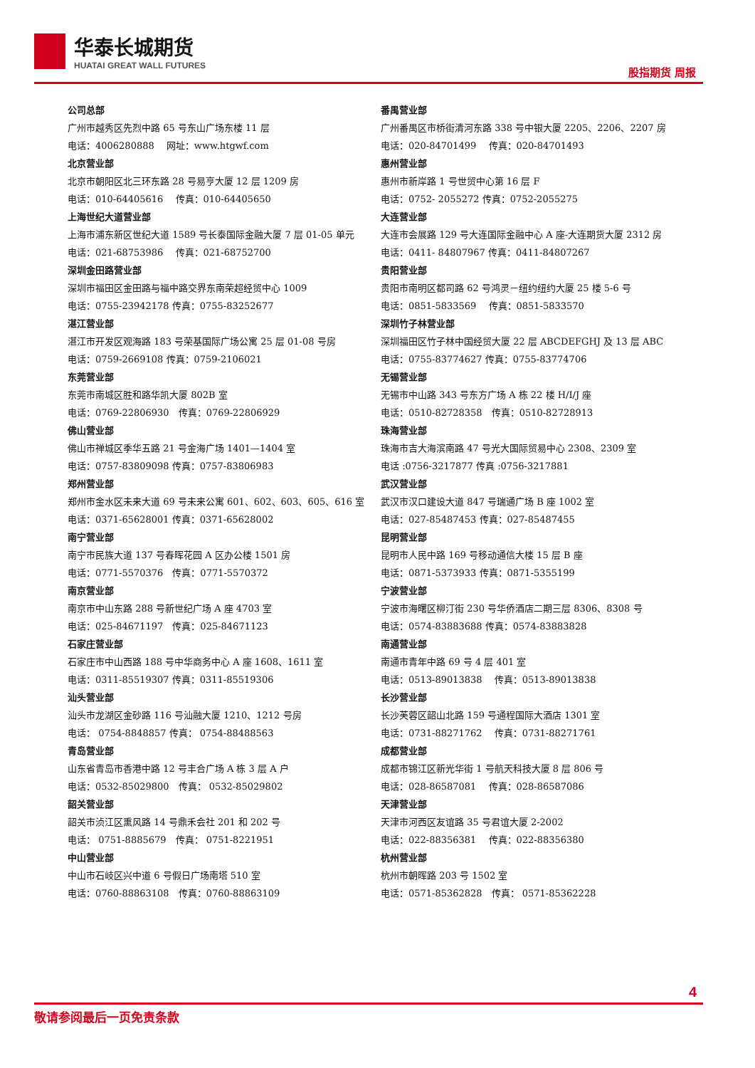华泰长城期货
HUATAI GREAT WALL FUTURES
股指期货 周报
公司总部
广州市越秀区先烈中路 65 号东山广场东楼 11 层
电话：4006280888　 网址：www.htgwf.com
北京营业部
北京市朝阳区北三环东路 28 号易亨大厦 12 层 1209 房
电话：010-64405616　 传真：010-64405650
上海世纪大道营业部
上海市浦东新区世纪大道 1589 号长泰国际金融大厦 7 层 01-05 单元
电话：021-68753986　 传真：021-68752700
深圳金田路营业部
深圳市福田区金田路与福中路交界东南荣超经贸中心 1009
电话：0755-23942178 传真：0755-83252677
湛江营业部
湛江市开发区观海路 183 号荣基国际广场公寓 25 层 01-08 号房
电话：0759-2669108 传真：0759-2106021
东莞营业部
东莞市南城区胜和路华凯大厦 802B 室
电话：0769-22806930　传真：0769-22806929
佛山营业部
佛山市禅城区季华五路 21 号金海广场 1401—1404 室
电话：0757-83809098 传真：0757-83806983
郑州营业部
郑州市金水区未来大道 69 号未来公寓 601、602、603、605、616 室
电话：0371-65628001 传真：0371-65628002
南宁营业部
南宁市民族大道 137 号春晖花园 A 区办公楼 1501 房
电话：0771-5570376　传真：0771-5570372
南京营业部
南京市中山东路 288 号新世纪广场 A 座 4703 室
电话：025-84671197　传真：025-84671123
石家庄营业部
石家庄市中山西路 188 号中华商务中心 A 座 1608、1611 室
电话：0311-85519307 传真：0311-85519306
汕头营业部
汕头市龙湖区金砂路 116 号汕融大厦 1210、1212 号房
电话： 0754-8848857 传真： 0754-88488563
青岛营业部
山东省青岛市香港中路 12 号丰合广场 A 栋 3 层 A 户
电话：0532-85029800　传真： 0532-85029802
韶关营业部
韶关市浈江区熏风路 14 号鼎禾会社 201 和 202 号
电话： 0751-8885679　传真： 0751-8221951
中山营业部
中山市石岐区兴中道 6 号假日广场南塔 510 室
电话：0760-88863108　传真：0760-88863109
番禺营业部
广州番禺区市桥街清河东路 338 号中银大厦 2205、2206、2207 房
电话：020-84701499　 传真：020-84701493
惠州营业部
惠州市新岸路 1 号世贸中心第 16 层 F
电话：0752- 2055272 传真：0752-2055275
大连营业部
大连市会展路 129 号大连国际金融中心 A 座-大连期货大厦 2312 房
电话：0411- 84807967 传真：0411-84807267
贵阳营业部
贵阳市南明区都司路 62 号鸿灵－纽约纽约大厦 25 楼 5-6 号
电话：0851-5833569　 传真：0851-5833570
深圳竹子林营业部
深圳福田区竹子林中国经贸大厦 22 层 ABCDEFGHJ 及 13 层 ABC
电话：0755-83774627 传真：0755-83774706
无锡营业部
无锡市中山路 343 号东方广场 A 栋 22 楼 H/I/J 座
电话：0510-82728358　传真：0510-82728913
珠海营业部
珠海市吉大海滨南路 47 号光大国际贸易中心 2308、2309 室
电话 :0756-3217877 传真 :0756-3217881
武汉营业部
武汉市汉口建设大道 847 号瑞通广场 B 座 1002 室
电话：027-85487453 传真：027-85487455
昆明营业部
昆明市人民中路 169 号移动通信大楼 15 层 B 座
电话：0871-5373933 传真：0871-5355199
宁波营业部
宁波市海曙区柳汀街 230 号华侨酒店二期三层 8306、8308 号
电话：0574-83883688 传真：0574-83883828
南通营业部
南通市青年中路 69 号 4 层 401 室
电话：0513-89013838　 传真：0513-89013838
长沙营业部
长沙芙蓉区韶山北路 159 号通程国际大酒店 1301 室
电话：0731-88271762　 传真：0731-88271761
成都营业部
成都市锦江区新光华街 1 号航天科技大厦 8 层 806 号
电话：028-86587081　 传真：028-86587086
天津营业部
天津市河西区友谊路 35 号君谊大厦 2-2002
电话：022-88356381　 传真：022-88356380
杭州营业部
杭州市朝晖路 203 号 1502 室
电话：0571-85362828　传真： 0571-85362228
4
敬请参阅最后一页免责条款